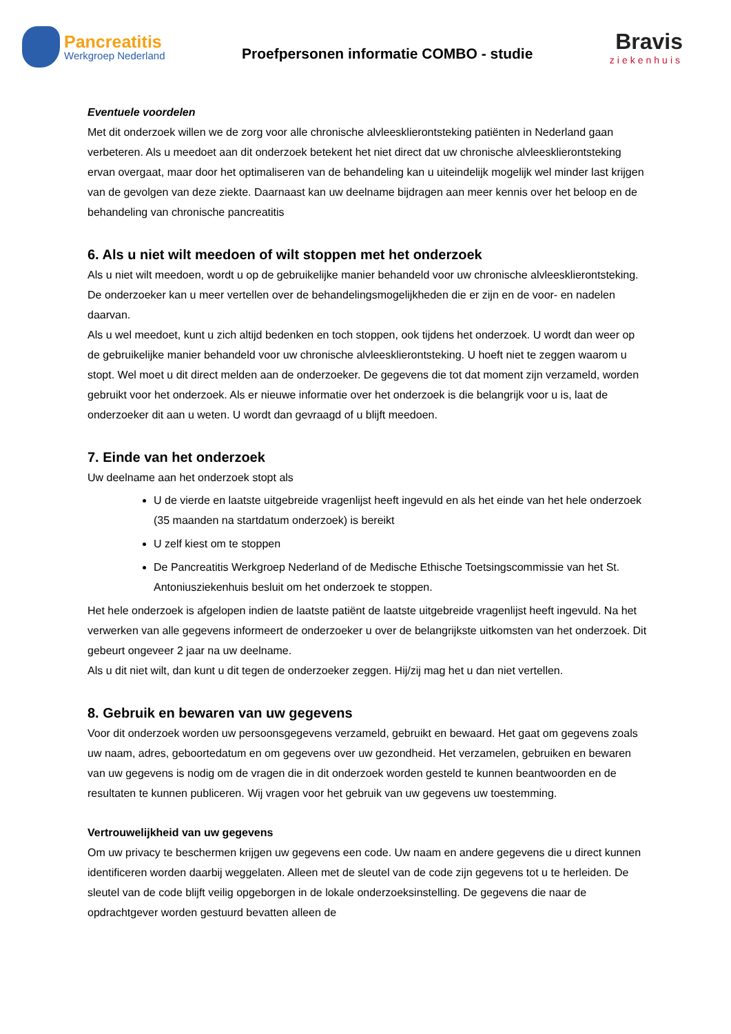Pancreatitis
Werkgroep Nederland
Proefpersonen informatie COMBO - studie
Bravis
ziekenhuis
Eventuele voordelen
Met dit onderzoek willen we de zorg voor alle chronische alvleesklierontsteking patiënten in Nederland gaan verbeteren. Als u meedoet aan dit onderzoek betekent het niet direct dat uw chronische alvleesklierontsteking ervan overgaat, maar door het optimaliseren van de behandeling kan u uiteindelijk mogelijk wel minder last krijgen van de gevolgen van deze ziekte. Daarnaast kan uw deelname bijdragen aan meer kennis over het beloop en de behandeling van chronische pancreatitis
6. Als u niet wilt meedoen of wilt stoppen met het onderzoek
Als u niet wilt meedoen, wordt u op de gebruikelijke manier behandeld voor uw chronische alvleesklierontsteking. De onderzoeker kan u meer vertellen over de behandelingsmogelijkheden die er zijn en de voor- en nadelen daarvan.
Als u wel meedoet, kunt u zich altijd bedenken en toch stoppen, ook tijdens het onderzoek. U wordt dan weer op de gebruikelijke manier behandeld voor uw chronische alvleesklierontsteking. U hoeft niet te zeggen waarom u stopt. Wel moet u dit direct melden aan de onderzoeker. De gegevens die tot dat moment zijn verzameld, worden gebruikt voor het onderzoek. Als er nieuwe informatie over het onderzoek is die belangrijk voor u is, laat de onderzoeker dit aan u weten. U wordt dan gevraagd of u blijft meedoen.
7. Einde van het onderzoek
Uw deelname aan het onderzoek stopt als
U de vierde en laatste uitgebreide vragenlijst heeft ingevuld en als het einde van het hele onderzoek (35 maanden na startdatum onderzoek) is bereikt
U zelf kiest om te stoppen
De Pancreatitis Werkgroep Nederland of de Medische Ethische Toetsingscommissie van het St. Antoniusziekenhuis besluit om het onderzoek te stoppen.
Het hele onderzoek is afgelopen indien de laatste patiënt de laatste uitgebreide vragenlijst heeft ingevuld. Na het verwerken van alle gegevens informeert de onderzoeker u over de belangrijkste uitkomsten van het onderzoek. Dit gebeurt ongeveer 2 jaar na uw deelname.
Als u dit niet wilt, dan kunt u dit tegen de onderzoeker zeggen. Hij/zij mag het u dan niet vertellen.
8. Gebruik en bewaren van uw gegevens
Voor dit onderzoek worden uw persoonsgegevens verzameld, gebruikt en bewaard. Het gaat om gegevens zoals uw naam, adres, geboortedatum en om gegevens over uw gezondheid. Het verzamelen, gebruiken en bewaren van uw gegevens is nodig om de vragen die in dit onderzoek worden gesteld te kunnen beantwoorden en de resultaten te kunnen publiceren. Wij vragen voor het gebruik van uw gegevens uw toestemming.
Vertrouwelijkheid van uw gegevens
Om uw privacy te beschermen krijgen uw gegevens een code. Uw naam en andere gegevens die u direct kunnen identificeren worden daarbij weggelaten. Alleen met de sleutel van de code zijn gegevens tot u te herleiden. De sleutel van de code blijft veilig opgeborgen in de lokale onderzoeksinstelling. De gegevens die naar de opdrachtgever worden gestuurd bevatten alleen de